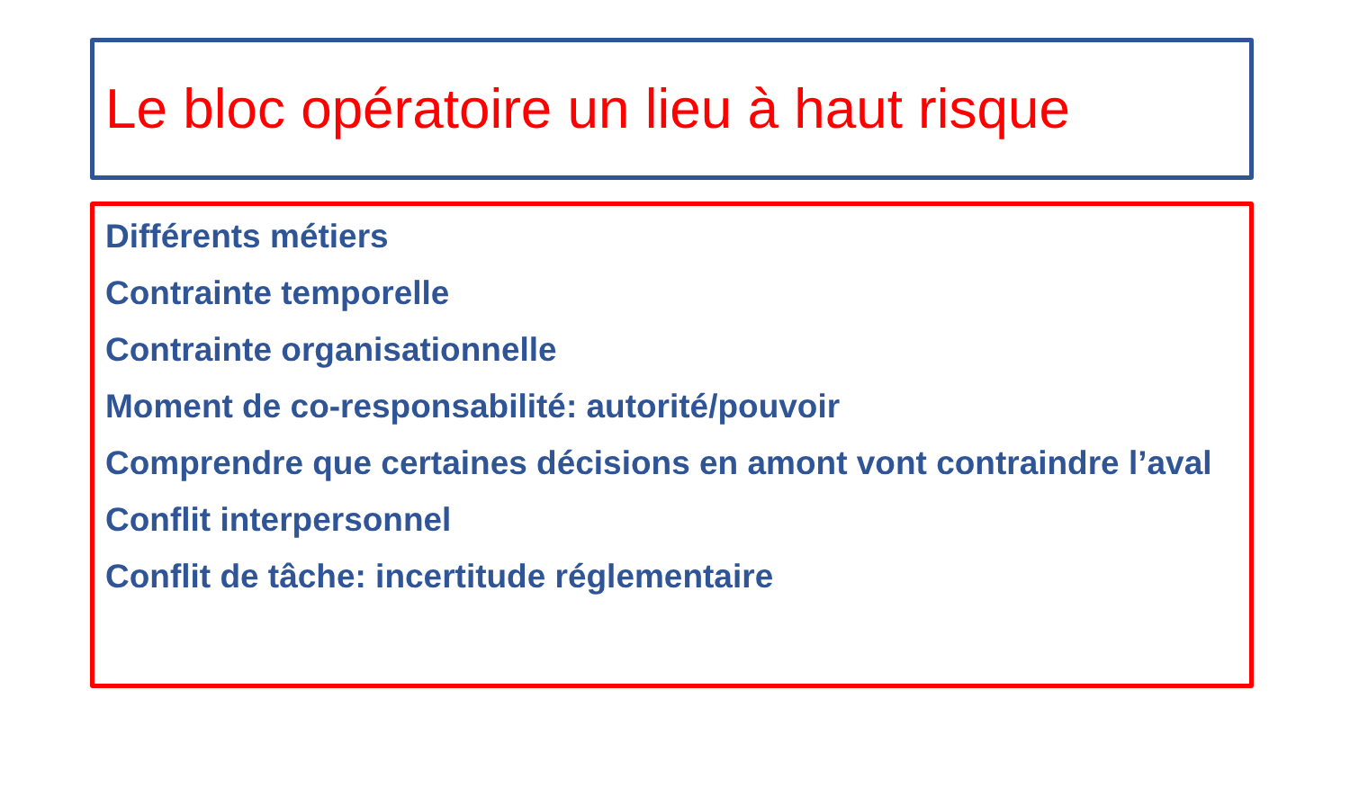Le bloc opératoire un lieu à haut risque
Différents métiers
Contrainte temporelle
Contrainte organisationnelle
Moment de co-responsabilité: autorité/pouvoir
Comprendre que certaines décisions en amont vont contraindre l’aval
Conflit interpersonnel
Conflit de tâche: incertitude réglementaire